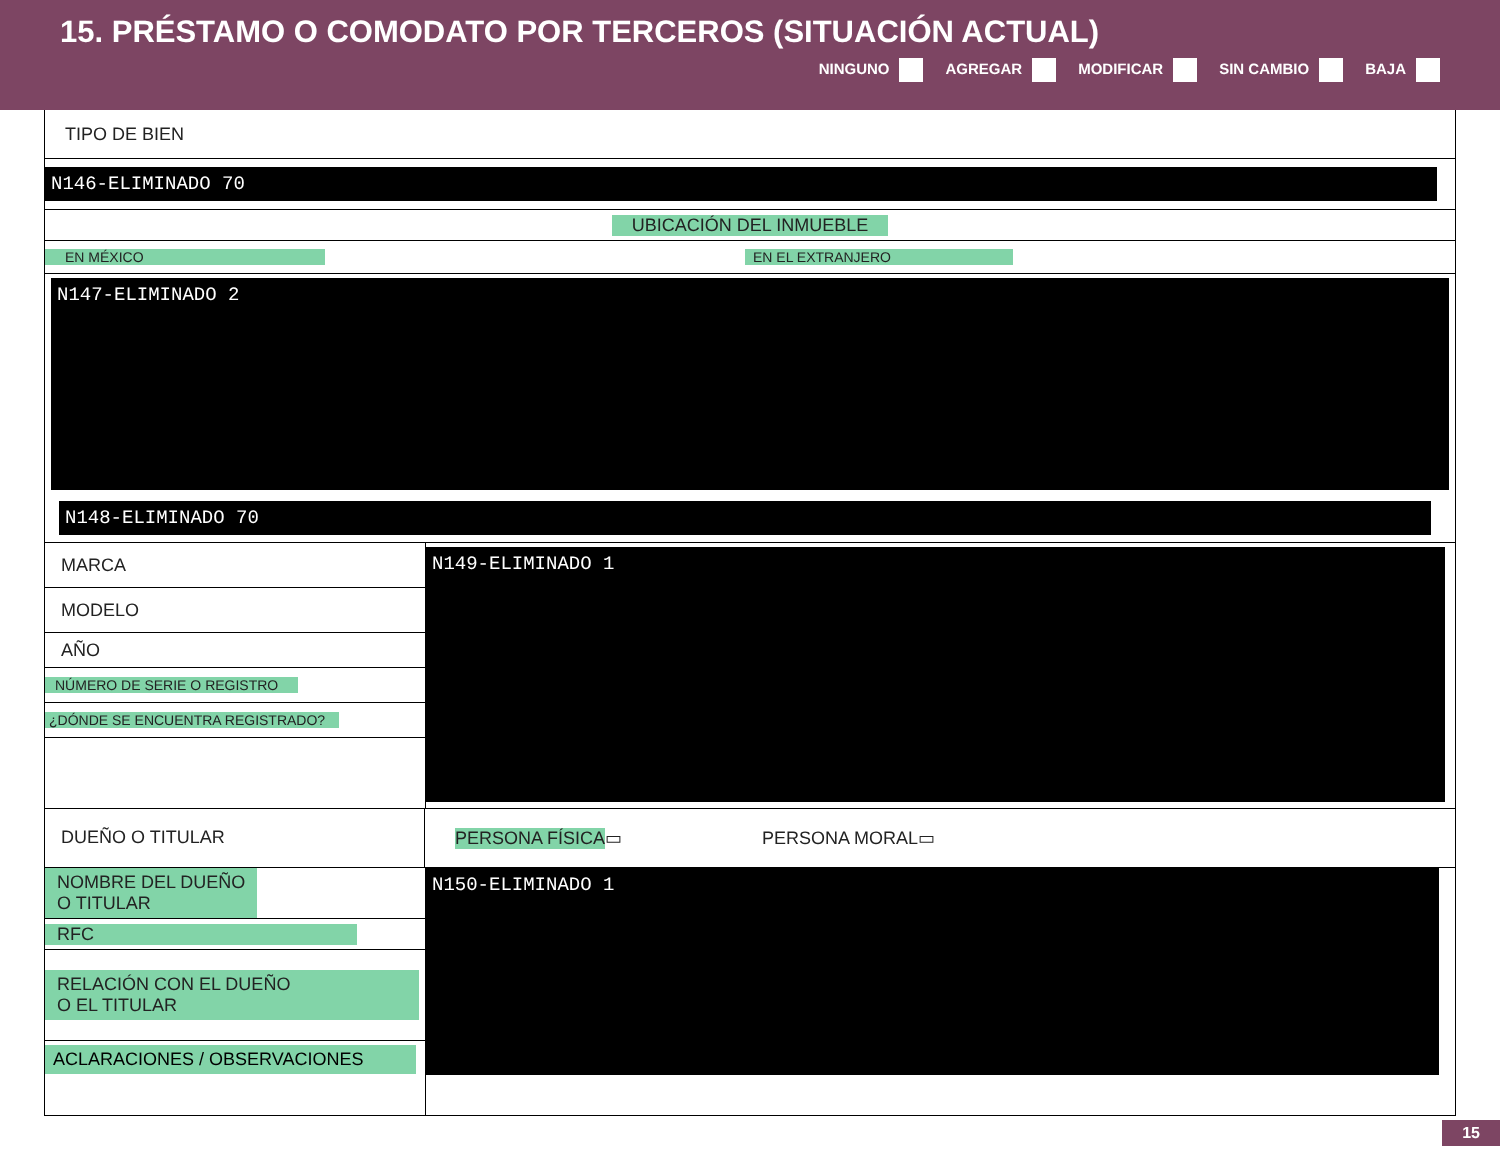15. PRÉSTAMO O COMODATO POR TERCEROS (SITUACIÓN ACTUAL)
NINGUNO AGREGAR MODIFICAR SIN CAMBIO BAJA
TIPO DE BIEN
N146-ELIMINADO 70
UBICACIÓN DEL INMUEBLE
EN MÉXICO EN EL EXTRANJERO
N147-ELIMINADO 2
N148-ELIMINADO 70
MARCA
MODELO
AÑO
NÚMERO DE SERIE O REGISTRO
¿DÓNDE SE ENCUENTRA REGISTRADO?
N149-ELIMINADO 1
DUEÑO O TITULAR
PERSONA FÍSICA ▭ PERSONA MORAL ▭
NOMBRE DEL DUEÑO
O TITULAR
RFC
RELACIÓN CON EL DUEÑO
O EL TITULAR
ACLARACIONES / OBSERVACIONES
N150-ELIMINADO 1
15